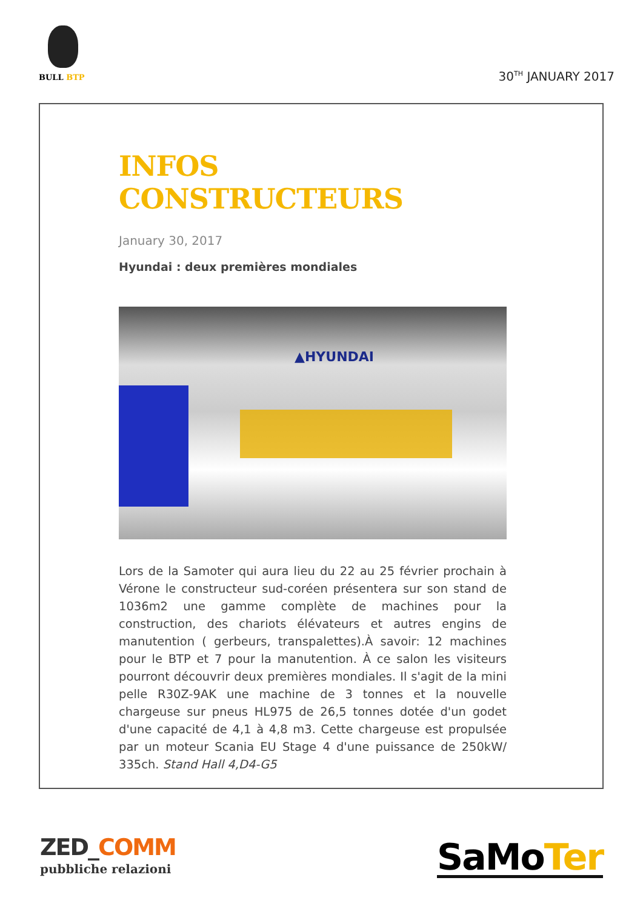BULL BTP
30<sup>TH</sup> JANUARY 2017
INFOS CONSTRUCTEURS
January 30, 2017
Hyundai : deux premières mondiales
▲HYUNDAI
Lors de la Samoter qui aura lieu du 22 au 25 février prochain à Vérone le constructeur sud-coréen présentera sur son stand de 1036m2 une gamme complète de machines pour la construction, des chariots élévateurs et autres engins de manutention ( gerbeurs, transpalettes).À savoir: 12 machines pour le BTP et 7 pour la manutention. À ce salon les visiteurs pourront découvrir deux premières mondiales. Il s'agit de la mini pelle R30Z-9AK une machine de 3 tonnes et la nouvelle chargeuse sur pneus HL975 de 26,5 tonnes dotée d'un godet d'une capacité de 4,1 à 4,8 m3. Cette chargeuse est propulsée par un moteur Scania EU Stage 4 d'une puissance de 250kW/ 335ch. Stand Hall 4,D4-G5
ZED_COMM
pubbliche relazioni
SaMoTer